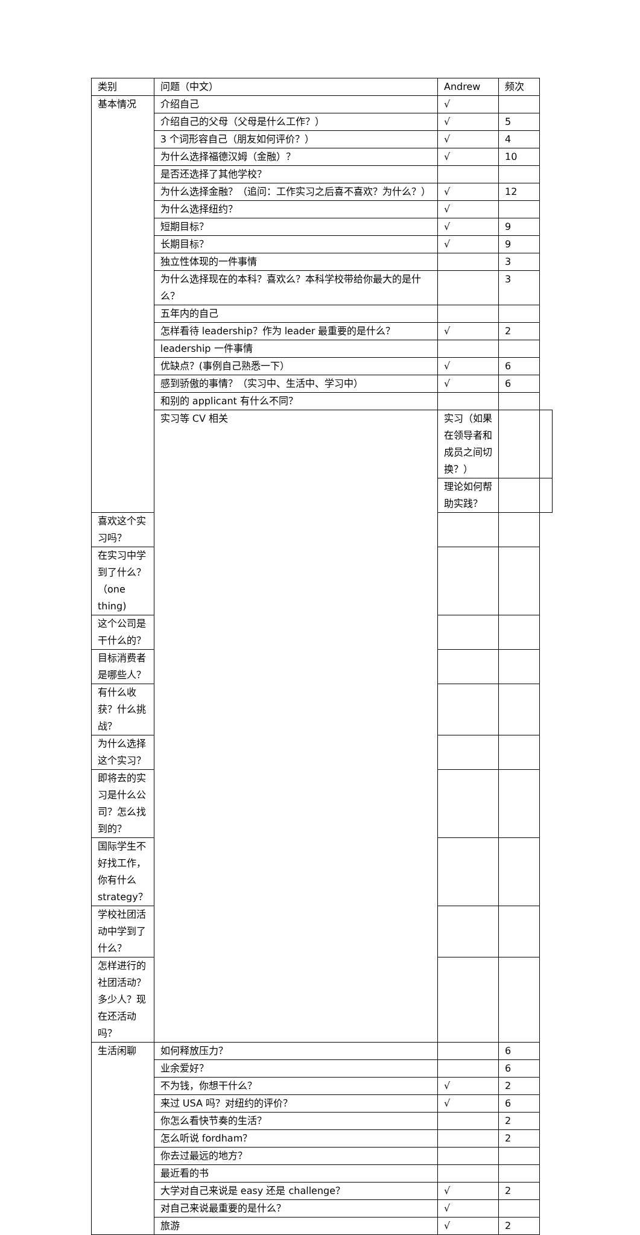| 类别 | 问题（中文） | Andrew | 频次 | |
| 基本情况 | 介绍自己 | √ | | |
| | 介绍自己的父母（父母是什么工作？） | √ | 5 | |
| | 3 个词形容自己（朋友如何评价？） | √ | 4 | |
| | 为什么选择福德汉姆（金融）？ | √ | 10 | |
| | 是否还选择了其他学校？ | | | |
| | 为什么选择金融？（追问：工作实习之后喜不喜欢？为什么？） | √ | 12 | |
| | 为什么选择纽约？ | √ | | |
| | 短期目标？ | √ | 9 | |
| | 长期目标？ | √ | 9 | |
| | 独立性体现的一件事情 | | 3 | |
| | 为什么选择现在的本科？喜欢么？本科学校带给你最大的是什么？ | | 3 | |
| | 五年内的自己 | | | |
| | 怎样看待 leadership？作为 leader 最重要的是什么？ | √ | 2 | |
| | leadership 一件事情 | | | |
| | 优缺点？(事例自己熟悉一下） | √ | 6 | |
| | 感到骄傲的事情？（实习中、生活中、学习中） | √ | 6 | |
| | 和别的 applicant 有什么不同？ | | | |
| | 实习等 CV 相关 | 实习（如果在领导者和成员之间切换？） | | |
| | | 理论如何帮助实践？ | | |
| 喜欢这个实习吗？ | | | | |
| 在实习中学到了什么？（one thing) | | | | |
| 这个公司是干什么的？ | | | | |
| 目标消费者是哪些人？ | | | | |
| 有什么收获？什么挑战？ | | | | |
| 为什么选择这个实习？ | | | | |
| 即将去的实习是什么公司？怎么找到的？ | | | | |
| 国际学生不好找工作，你有什么 strategy？ | | | | |
| 学校社团活动中学到了什么？ | | | | |
| 怎样进行的社团活动？多少人？现在还活动吗？ | | | | |
| 生活闲聊 | 如何释放压力？ | | 6 | |
| | 业余爱好？ | | 6 | |
| | 不为钱，你想干什么？ | √ | 2 | |
| | 来过 USA 吗？对纽约的评价？ | √ | 6 | |
| | 你怎么看快节奏的生活？ | | 2 | |
| | 怎么听说 fordham？ | | 2 | |
| | 你去过最远的地方？ | | | |
| | 最近看的书 | | | |
| | 大学对自己来说是 easy 还是 challenge？ | √ | 2 | |
| | 对自己来说最重要的是什么？ | √ | | |
| | 旅游 | √ | 2 | |